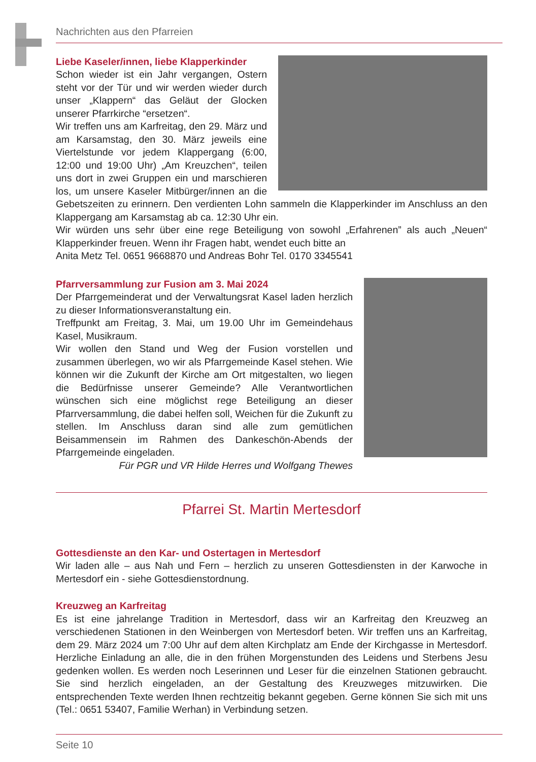Nachrichten aus den Pfarreien
Liebe Kaseler/innen, liebe Klapperkinder
Schon wieder ist ein Jahr vergangen, Ostern steht vor der Tür und wir werden wieder durch unser „Klappern“ das Geläut der Glocken unserer Pfarrkirche “ersetzen“.
Wir treffen uns am Karfreitag, den 29. März und am Karsamstag, den 30. März jeweils eine Viertelstunde vor jedem Klappergang (6:00, 12:00 und 19:00 Uhr) „Am Kreuzchen“, teilen uns dort in zwei Gruppen ein und marschieren los, um unsere Kaseler Mitbürger/innen an die Gebetszeiten zu erinnern. Den verdienten Lohn sammeln die Klapperkinder im Anschluss an den Klappergang am Karsamstag ab ca. 12:30 Uhr ein.
Wir würden uns sehr über eine rege Beteiligung von sowohl „Erfahrenen” als auch „Neuen“ Klapperkinder freuen. Wenn ihr Fragen habt, wendet euch bitte an
Anita Metz Tel. 0651 9668870 und Andreas Bohr Tel. 0170 3345541
Pfarrversammlung zur Fusion am 3. Mai 2024
Der Pfarrgemeinderat und der Verwaltungsrat Kasel laden herzlich zu dieser Informationsveranstaltung ein.
Treffpunkt am Freitag, 3. Mai, um 19.00 Uhr im Gemeindehaus Kasel, Musikraum.
Wir wollen den Stand und Weg der Fusion vorstellen und zusammen überlegen, wo wir als Pfarrgemeinde Kasel stehen. Wie können wir die Zukunft der Kirche am Ort mitgestalten, wo liegen die Bedürfnisse unserer Gemeinde? Alle Verantwortlichen wünschen sich eine möglichst rege Beteiligung an dieser Pfarrversammlung, die dabei helfen soll, Weichen für die Zukunft zu stellen. Im Anschluss daran sind alle zum gemütlichen Beisammensein im Rahmen des Dankeschön-Abends der Pfarrgemeinde eingeladen.
Für PGR und VR Hilde Herres und Wolfgang Thewes
Pfarrei St. Martin Mertesdorf
Gottesdienste an den Kar- und Ostertagen in Mertesdorf
Wir laden alle – aus Nah und Fern – herzlich zu unseren Gottesdiensten in der Karwoche in Mertesdorf ein - siehe Gottesdienstordnung.
Kreuzweg an Karfreitag
Es ist eine jahrelange Tradition in Mertesdorf, dass wir an Karfreitag den Kreuzweg an verschiedenen Stationen in den Weinbergen von Mertesdorf beten. Wir treffen uns an Karfreitag, dem 29. März 2024 um 7:00 Uhr auf dem alten Kirchplatz am Ende der Kirchgasse in Mertesdorf. Herzliche Einladung an alle, die in den frühen Morgenstunden des Leidens und Sterbens Jesu gedenken wollen. Es werden noch Leserinnen und Leser für die einzelnen Stationen gebraucht. Sie sind herzlich eingeladen, an der Gestaltung des Kreuzweges mitzuwirken. Die entsprechenden Texte werden Ihnen rechtzeitig bekannt gegeben. Gerne können Sie sich mit uns (Tel.: 0651 53407, Familie Werhan) in Verbindung setzen.
Seite 10